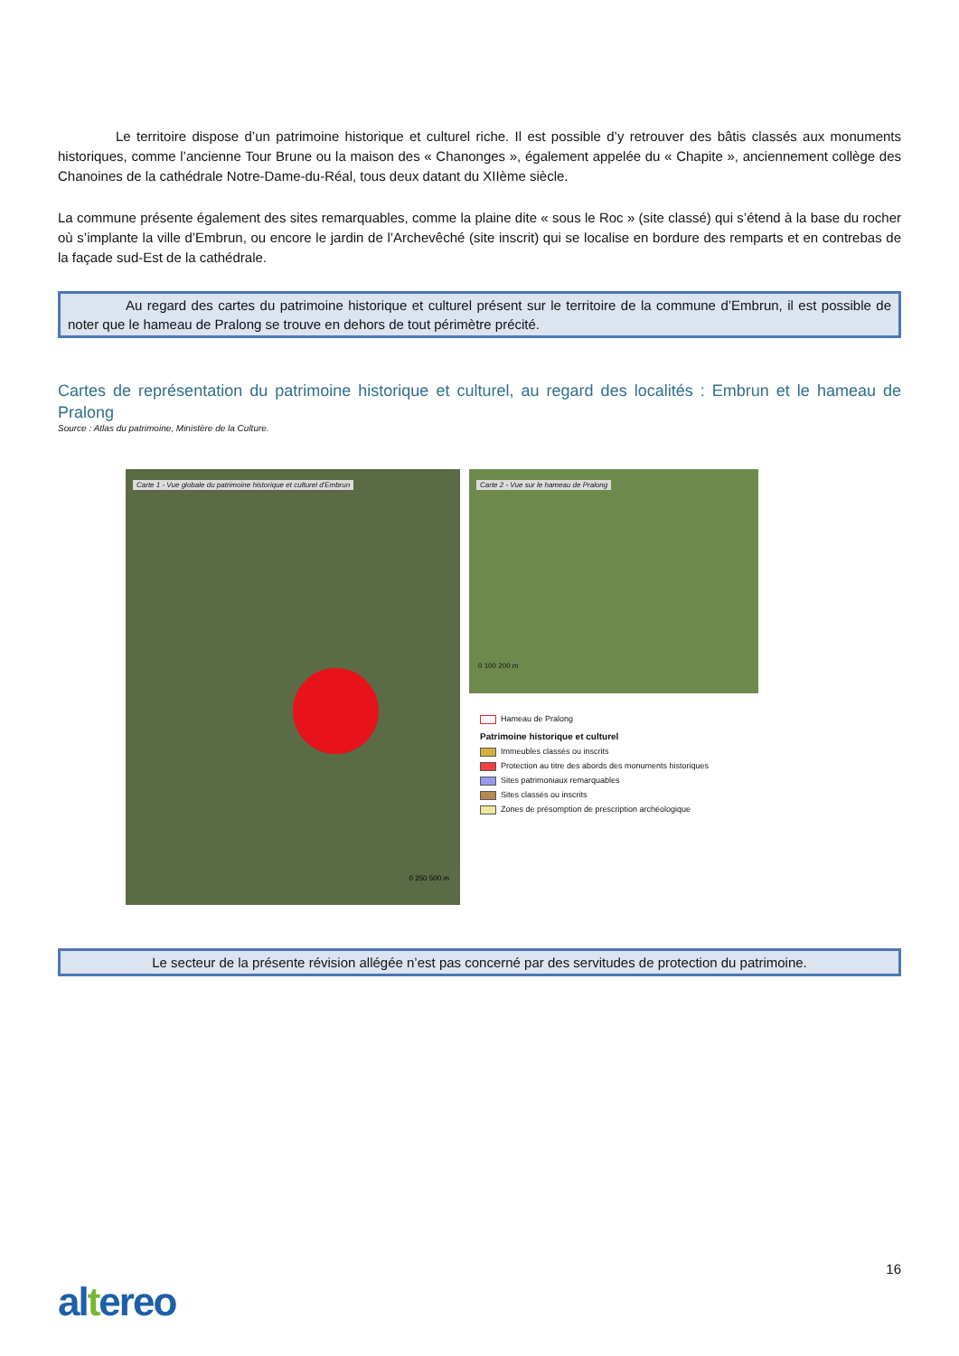Le territoire dispose d’un patrimoine historique et culturel riche. Il est possible d’y retrouver des bâtis classés aux monuments historiques, comme l’ancienne Tour Brune ou la maison des « Chanonges », également appelée du « Chapite », anciennement collège des Chanoines de la cathédrale Notre-Dame-du-Réal, tous deux datant du XIIème siècle.
La commune présente également des sites remarquables, comme la plaine dite « sous le Roc » (site classé) qui s’étend à la base du rocher où s’implante la ville d’Embrun, ou encore le jardin de l’Archevêché (site inscrit) qui se localise en bordure des remparts et en contrebas de la façade sud-Est de la cathédrale.
Au regard des cartes du patrimoine historique et culturel présent sur le territoire de la commune d’Embrun, il est possible de noter que le hameau de Pralong se trouve en dehors de tout périmètre précité.
Cartes de représentation du patrimoine historique et culturel, au regard des localités : Embrun et le hameau de Pralong
Source : Atlas du patrimoine, Ministère de la Culture.
Carte 1 - Vue globale du patrimoine historique et culturel d'Embrun
0 250 500 m
Carte 2 - Vue sur le hameau de Pralong
0 100 200 m
Hameau de Pralong
Patrimoine historique et culturel
Immeubles classés ou inscrits
Protection au titre des abords des monuments historiques
Sites patrimoniaux remarquables
Sites classés ou inscrits
Zones de présomption de prescription archéologique
Le secteur de la présente révision allégée n’est pas concerné par des servitudes de protection du patrimoine.
16
altereo